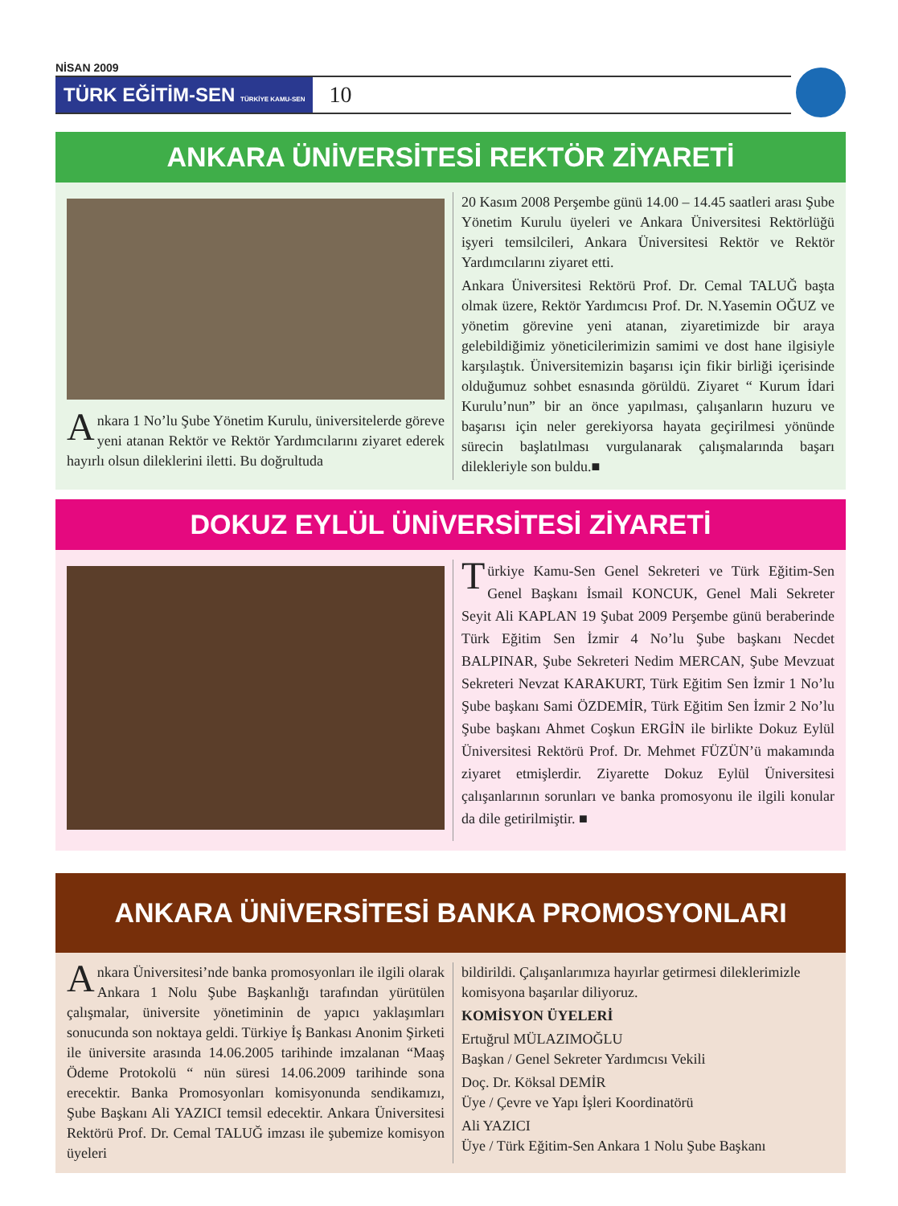NİSAN 2009
TÜRK EĞİTİM-SEN TÜRKİYE KAMU-SEN
10
ANKARA ÜNİVERSİTESİ REKTÖR ZİYARETİ
Ankara 1 No’lu Şube Yönetim Kurulu, üniversitelerde göreve yeni atanan Rektör ve Rektör Yardımcılarını ziyaret ederek hayırlı olsun dileklerini iletti. Bu doğrultuda
20 Kasım 2008 Perşembe günü 14.00 – 14.45 saatleri arası Şube Yönetim Kurulu üyeleri ve Ankara Üniversitesi Rektörlüğü işyeri temsilcileri, Ankara Üniversitesi Rektör ve Rektör Yardımcılarını ziyaret etti.
Ankara Üniversitesi Rektörü Prof. Dr. Cemal TALUĞ başta olmak üzere, Rektör Yardımcısı Prof. Dr. N.Yasemin OĞUZ ve yönetim görevine yeni atanan, ziyaretimizde bir araya gelebildiğimiz yöneticilerimizin samimi ve dost hane ilgisiyle karşılaştık. Üniversitemizin başarısı için fikir birliği içerisinde olduğumuz sohbet esnasında görüldü. Ziyaret “ Kurum İdari Kurulu’nun” bir an önce yapılması, çalışanların huzuru ve başarısı için neler gerekiyorsa hayata geçirilmesi yönünde sürecin başlatılması vurgulanarak çalışmalarında başarı dilekleriyle son buldu.■
DOKUZ EYLÜL ÜNİVERSİTESİ ZİYARETİ
Türkiye Kamu-Sen Genel Sekreteri ve Türk Eğitim-Sen Genel Başkanı İsmail KONCUK, Genel Mali Sekreter Seyit Ali KAPLAN 19 Şubat 2009 Perşembe günü beraberinde Türk Eğitim Sen İzmir 4 No’lu Şube başkanı Necdet BALPINAR, Şube Sekreteri Nedim MERCAN, Şube Mevzuat Sekreteri Nevzat KARAKURT, Türk Eğitim Sen İzmir 1 No’lu Şube başkanı Sami ÖZDEMİR, Türk Eğitim Sen İzmir 2 No’lu Şube başkanı Ahmet Coşkun ERGİN ile birlikte Dokuz Eylül Üniversitesi Rektörü Prof. Dr. Mehmet FÜZÜN’ü makamında ziyaret etmişlerdir. Ziyarette Dokuz Eylül Üniversitesi çalışanlarının sorunları ve banka promosyonu ile ilgili konular da dile getirilmiştir. ■
ANKARA ÜNİVERSİTESİ BANKA PROMOSYONLARI
Ankara Üniversitesi’nde banka promosyonları ile ilgili olarak Ankara 1 Nolu Şube Başkanlığı tarafından yürütülen çalışmalar, üniversite yönetiminin de yapıcı yaklaşımları sonucunda son noktaya geldi. Türkiye İş Bankası Anonim Şirketi ile üniversite arasında 14.06.2005 tarihinde imzalanan “Maaş Ödeme Protokolü “ nün süresi 14.06.2009 tarihinde sona erecektir. Banka Promosyonları komisyonunda sendikamızı, Şube Başkanı Ali YAZICI temsil edecektir. Ankara Üniversitesi Rektörü Prof. Dr. Cemal TALUĞ imzası ile şubemize komisyon üyeleri
bildirildi. Çalışanlarımıza hayırlar getirmesi dileklerimizle komisyona başarılar diliyoruz.
KOMİSYON ÜYELERİ
Ertuğrul MÜLAZIMOĞLU
Başkan / Genel Sekreter Yardımcısı Vekili
Doç. Dr. Köksal DEMİR
Üye / Çevre ve Yapı İşleri Koordinatörü
Ali YAZICI
Üye / Türk Eğitim-Sen Ankara 1 Nolu Şube Başkanı